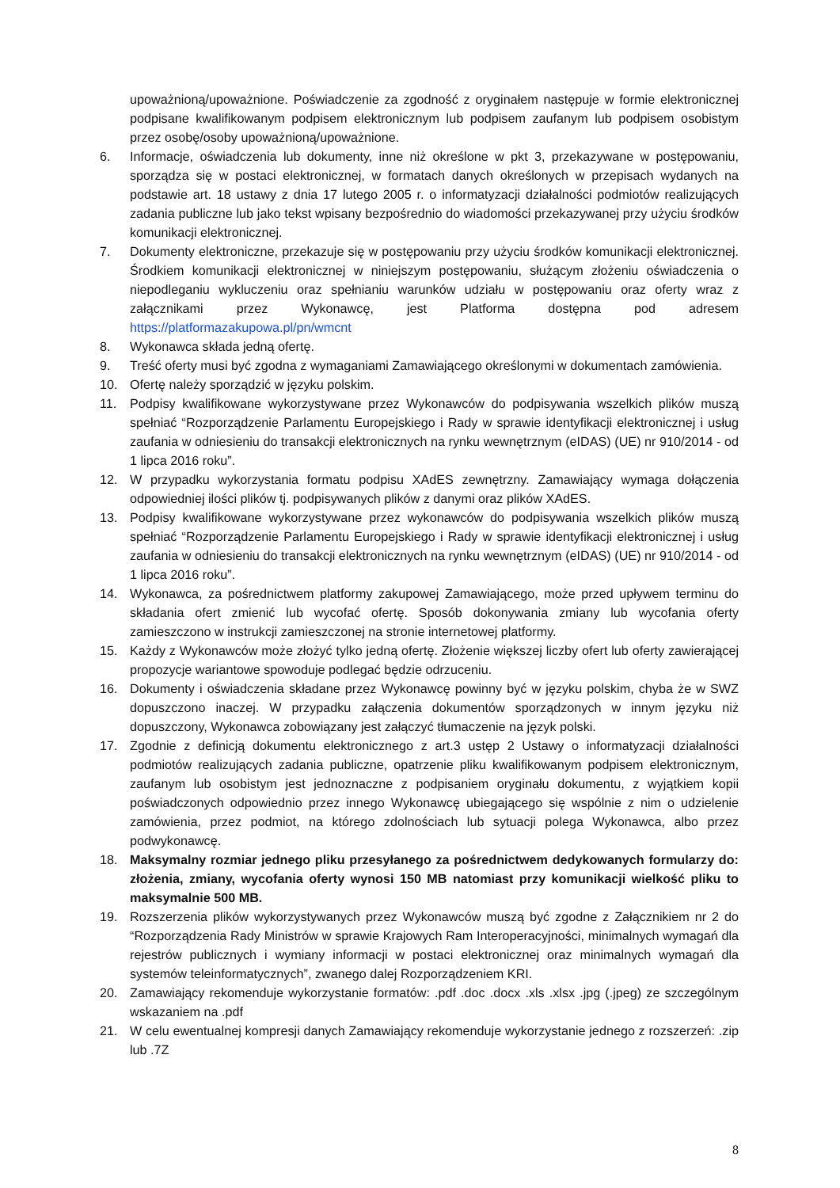upoważnioną/upoważnione. Poświadczenie za zgodność z oryginałem następuje w formie elektronicznej podpisane kwalifikowanym podpisem elektronicznym lub podpisem zaufanym lub podpisem osobistym przez osobę/osoby upoważnioną/upoważnione.
6. Informacje, oświadczenia lub dokumenty, inne niż określone w pkt 3, przekazywane w postępowaniu, sporządza się w postaci elektronicznej, w formatach danych określonych w przepisach wydanych na podstawie art. 18 ustawy z dnia 17 lutego 2005 r. o informatyzacji działalności podmiotów realizujących zadania publiczne lub jako tekst wpisany bezpośrednio do wiadomości przekazywanej przy użyciu środków komunikacji elektronicznej.
7. Dokumenty elektroniczne, przekazuje się w postępowaniu przy użyciu środków komunikacji elektronicznej. Środkiem komunikacji elektronicznej w niniejszym postępowaniu, służącym złożeniu oświadczenia o niepodleganiu wykluczeniu oraz spełnianiu warunków udziału w postępowaniu oraz oferty wraz z załącznikami przez Wykonawcę, jest Platforma dostępna pod adresem https://platformazakupowa.pl/pn/wmcnt
8. Wykonawca składa jedną ofertę.
9. Treść oferty musi być zgodna z wymaganiami Zamawiającego określonymi w dokumentach zamówienia.
10. Ofertę należy sporządzić w języku polskim.
11. Podpisy kwalifikowane wykorzystywane przez Wykonawców do podpisywania wszelkich plików muszą spełniać “Rozporządzenie Parlamentu Europejskiego i Rady w sprawie identyfikacji elektronicznej i usług zaufania w odniesieniu do transakcji elektronicznych na rynku wewnętrznym (eIDAS) (UE) nr 910/2014 - od 1 lipca 2016 roku”.
12. W przypadku wykorzystania formatu podpisu XAdES zewnętrzny. Zamawiający wymaga dołączenia odpowiedniej ilości plików tj. podpisywanych plików z danymi oraz plików XAdES.
13. Podpisy kwalifikowane wykorzystywane przez wykonawców do podpisywania wszelkich plików muszą spełniać “Rozporządzenie Parlamentu Europejskiego i Rady w sprawie identyfikacji elektronicznej i usług zaufania w odniesieniu do transakcji elektronicznych na rynku wewnętrznym (eIDAS) (UE) nr 910/2014 - od 1 lipca 2016 roku”.
14. Wykonawca, za pośrednictwem platformy zakupowej Zamawiającego, może przed upływem terminu do składania ofert zmienić lub wycofać ofertę. Sposób dokonywania zmiany lub wycofania oferty zamieszczono w instrukcji zamieszczonej na stronie internetowej platformy.
15. Każdy z Wykonawców może złożyć tylko jedną ofertę. Złożenie większej liczby ofert lub oferty zawierającej propozycje wariantowe spowoduje podlegać będzie odrzuceniu.
16. Dokumenty i oświadczenia składane przez Wykonawcę powinny być w języku polskim, chyba że w SWZ dopuszczono inaczej. W przypadku załączenia dokumentów sporządzonych w innym języku niż dopuszczony, Wykonawca zobowiązany jest załączyć tłumaczenie na język polski.
17. Zgodnie z definicją dokumentu elektronicznego z art.3 ustęp 2 Ustawy o informatyzacji działalności podmiotów realizujących zadania publiczne, opatrzenie pliku kwalifikowanym podpisem elektronicznym, zaufanym lub osobistym jest jednoznaczne z podpisaniem oryginału dokumentu, z wyjątkiem kopii poświadczonych odpowiednio przez innego Wykonawcę ubiegającego się wspólnie z nim o udzielenie zamówienia, przez podmiot, na którego zdolnościach lub sytuacji polega Wykonawca, albo przez podwykonawcę.
18. Maksymalny rozmiar jednego pliku przesyłanego za pośrednictwem dedykowanych formularzy do: złożenia, zmiany, wycofania oferty wynosi 150 MB natomiast przy komunikacji wielkość pliku to maksymalnie 500 MB.
19. Rozszerzenia plików wykorzystywanych przez Wykonawców muszą być zgodne z Załącznikiem nr 2 do “Rozporządzenia Rady Ministrów w sprawie Krajowych Ram Interoperacyjności, minimalnych wymagań dla rejestrów publicznych i wymiany informacji w postaci elektronicznej oraz minimalnych wymagań dla systemów teleinformatycznych”, zwanego dalej Rozporządzeniem KRI.
20. Zamawiający rekomenduje wykorzystanie formatów: .pdf .doc .docx .xls .xlsx .jpg (.jpeg) ze szczególnym wskazaniem na .pdf
21. W celu ewentualnej kompresji danych Zamawiający rekomenduje wykorzystanie jednego z rozszerzeń: .zip lub .7Z
8